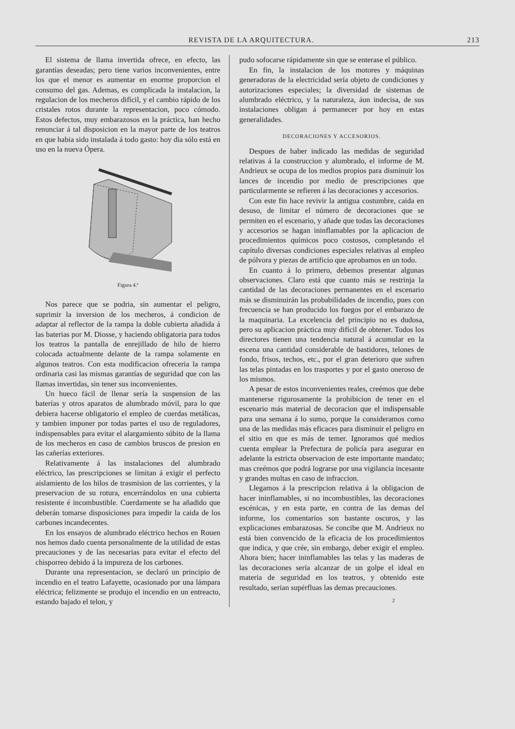REVISTA DE LA ARQUITECTURA. 213
El sistema de llama invertida ofrece, en efecto, las garantías deseadas; pero tiene varios inconvenientes, entre los que el menor es aumentar en enorme proporcion el consumo del gas. Ademas, es complicada la instalacion, la regulacion de los mecheros difícil, y el cambio rápido de los cristales rotos durante la representacion, poco cómodo. Estos defectos, muy embarazosos en la práctica, han hecho renunciar á tal disposicion en la mayor parte de los teatros en que habia sido instalada á todo gasto: hoy dia sólo está en uso en la nueva Ópera.
Figura 4.ª
Nos parece que se podria, sin aumentar el peligro, suprimir la inversion de los mecheros, á condicion de adaptar al reflector de la rampa la doble cubierta añadida á las baterias por M. Diosse, y haciendo obligatoria para todos los teatros la pantalla de enrejillado de hilo de hierro colocada actualmente delante de la rampa solamente en algunos teatros. Con esta modificacion ofreceria la rampa ordinaria casi las mismas garantías de seguridad que con las llamas invertidas, sin tener sus inconvenientes.
Un hueco fácil de llenar sería la suspension de las baterías y otros aparatos de alumbrado móvil, para lo que debiera hacerse obligatorio el empleo de cuerdas metálicas, y tambien imponer por todas partes el uso de reguladores, indispensables para evitar el alargamiento súbito de la llama de los mecheros en caso de cambios bruscos de presion en las cañerías exteriores.
Relativamente á las instalaciones del alumbrado eléctrico, las prescripciones se limitan á exigir el perfecto aislamiento de los hilos de trasmision de las corrientes, y la preservacion de su rotura, encerrándolos en una cubierta resistente é incombustible. Cuerdamente se ha añadido que deberán tomarse disposiciones para impedir la caida de los carbones incandecentes.
En los ensayos de alumbrado eléctrico hechos en Rouen nos hemos dado cuenta personalmente de la utilidad de estas precauciones y de las necesarias para evitar el efecto del chisporreo debido á la impureza de los carbones.
Durante una representacion, se declaró un principio de incendio en el teatro Lafayette, ocasionado por una lámpara eléctrica; felizmente se produjo el incendio en un entreacto, estando bajado el telon, y
pudo sofocarse rápidamente sin que se enterase el público.
En fin, la instalacion de los motores y máquinas generadoras de la electricidad sería objeto de condiciones y autorizaciones especiales; la diversidad de sistemas de alumbrado eléctrico, y la naturaleza, áun indecisa, de sus instalaciones obligan á permanecer por hoy en estas generalidades.
DECORACIONES Y ACCESORIOS.
Despues de haber indicado las medidas de seguridad relativas á la construccion y alumbrado, el informe de M. Andrieux se ocupa de los medios propios para disminuir los lances de incendio por medio de prescripciones que particularmente se refieren á las decoraciones y accesorios.
Con este fin hace revivir la antigua costumbre, caida en desuso, de limitar el número de decoraciones que se permiten en el escenario, y añade que todas las decoraciones y accesorios se hagan ininflamables por la aplicacion de procedimientos químicos poco costosos, completando el capítulo diversas condiciones especiales relativas al empleo de pólvora y piezas de artificio que aprobamos en un todo.
En cuanto á lo primero, debemos presentar algunas observaciones. Claro está que cuanto más se restrinja la cantidad de las decoraciones permanentes en el escenario más se disminuirán las probabilidades de incendio, pues con frecuencia se han producido los fuegos por el embarazo de la maquinaria. La excelencia del principio no es dudosa, pero su aplicacion práctica muy difícil de obtener. Todos los directores tienen una tendencia natural á acumular en la escena una cantidad considerable de bastidores, telones de fondo, frisos, techos, etc., por el gran deterioro que sufren las telas pintadas en los trasportes y por el gasto oneroso de los mismos.
A pesar de estos inconvenientes reales, creémos que debe mantenerse rigurosamente la prohibicion de tener en el escenario más material de decoracion que el indispensable para una semana á lo sumo, porque la consideramos como una de las medidas más eficaces para disminuir el peligro en el sitio en que es más de temer. Ignoramos qué medios cuenta emplear la Prefectura de policía para asegurar en adelante la estricta observacion de este importante mandato; mas creémos que podrá lograrse por una vigilancia incesante y grandes multas en caso de infraccion.
Llegamos á la prescripcion relativa á la obligacion de hacer ininflamables, si no incombustibles, las decoraciones escénicas, y en esta parte, en contra de las demas del informe, los comentarios son bastante oscuros, y las explicaciones embarazosas. Se concibe que M. Andrieux no está bien convencido de la eficacia de los procedimientos que indica, y que crée, sin embargo, deber exigir el empleo. Ahora bien; hacer ininflamables las telas y las maderas de las decoraciones sería alcanzar de un golpe el ideal en materia de seguridad en los teatros, y obtenido este resultado, serian supérfluas las demas precauciones.
2